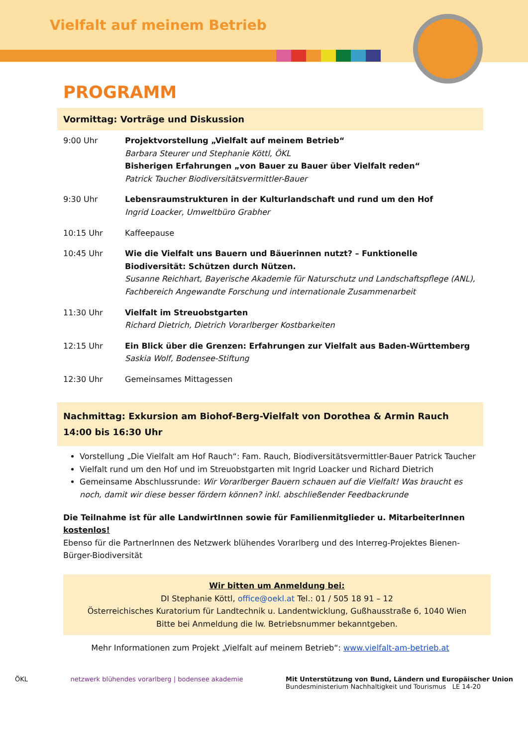Vielfalt auf meinem Betrieb
PROGRAMM
Vormittag: Vorträge und Diskussion
| 9:00 Uhr | Projektvorstellung „Vielfalt auf meinem Betrieb“ Barbara Steurer und Stephanie Köttl, ÖKL Bisherigen Erfahrungen „von Bauer zu Bauer über Vielfalt reden“ Patrick Taucher Biodiversitätsvermittler-Bauer |
| 9:30 Uhr | Lebensraumstrukturen in der Kulturlandschaft und rund um den Hof Ingrid Loacker, Umweltbüro Grabher |
| 10:15 Uhr | Kaffeepause |
| 10:45 Uhr | Wie die Vielfalt uns Bauern und Bäuerinnen nutzt? – Funktionelle Biodiversität: Schützen durch Nützen. Susanne Reichhart, Bayerische Akademie für Naturschutz und Landschaftspflege (ANL), Fachbereich Angewandte Forschung und internationale Zusammenarbeit |
| 11:30 Uhr | Vielfalt im Streuobstgarten Richard Dietrich, Dietrich Vorarlberger Kostbarkeiten |
| 12:15 Uhr | Ein Blick über die Grenzen: Erfahrungen zur Vielfalt aus Baden-Württemberg Saskia Wolf, Bodensee-Stiftung |
| 12:30 Uhr | Gemeinsames Mittagessen |
Nachmittag: Exkursion am Biohof-Berg-Vielfalt von Dorothea & Armin Rauch
14:00 bis 16:30 Uhr
Vorstellung „Die Vielfalt am Hof Rauch“: Fam. Rauch, Biodiversitätsvermittler-Bauer Patrick Taucher
Vielfalt rund um den Hof und im Streuobstgarten mit Ingrid Loacker und Richard Dietrich
Gemeinsame Abschlussrunde: Wir Vorarlberger Bauern schauen auf die Vielfalt! Was braucht es noch, damit wir diese besser fördern können? inkl. abschließender Feedbackrunde
Die Teilnahme ist für alle LandwirtInnen sowie für Familienmitglieder u. MitarbeiterInnen kostenlos!
Ebenso für die PartnerInnen des Netzwerk blühendes Vorarlberg und des Interreg-Projektes Bienen-Bürger-Biodiversität
Wir bitten um Anmeldung bei:
DI Stephanie Köttl, office@oekl.at Tel.: 01 / 505 18 91 – 12
Österreichisches Kuratorium für Landtechnik u. Landentwicklung, Gußhausstraße 6, 1040 Wien
Bitte bei Anmeldung die lw. Betriebsnummer bekanntgeben.
Mehr Informationen zum Projekt „Vielfalt auf meinem Betrieb“: www.vielfalt-am-betrieb.at
ÖKL netzwerk blühendes vorarlberg | bodensee akademie
Mit Unterstützung von Bund, Ländern und Europäischer Union
Bundesministerium Nachhaltigkeit und Tourismus LE 14-20